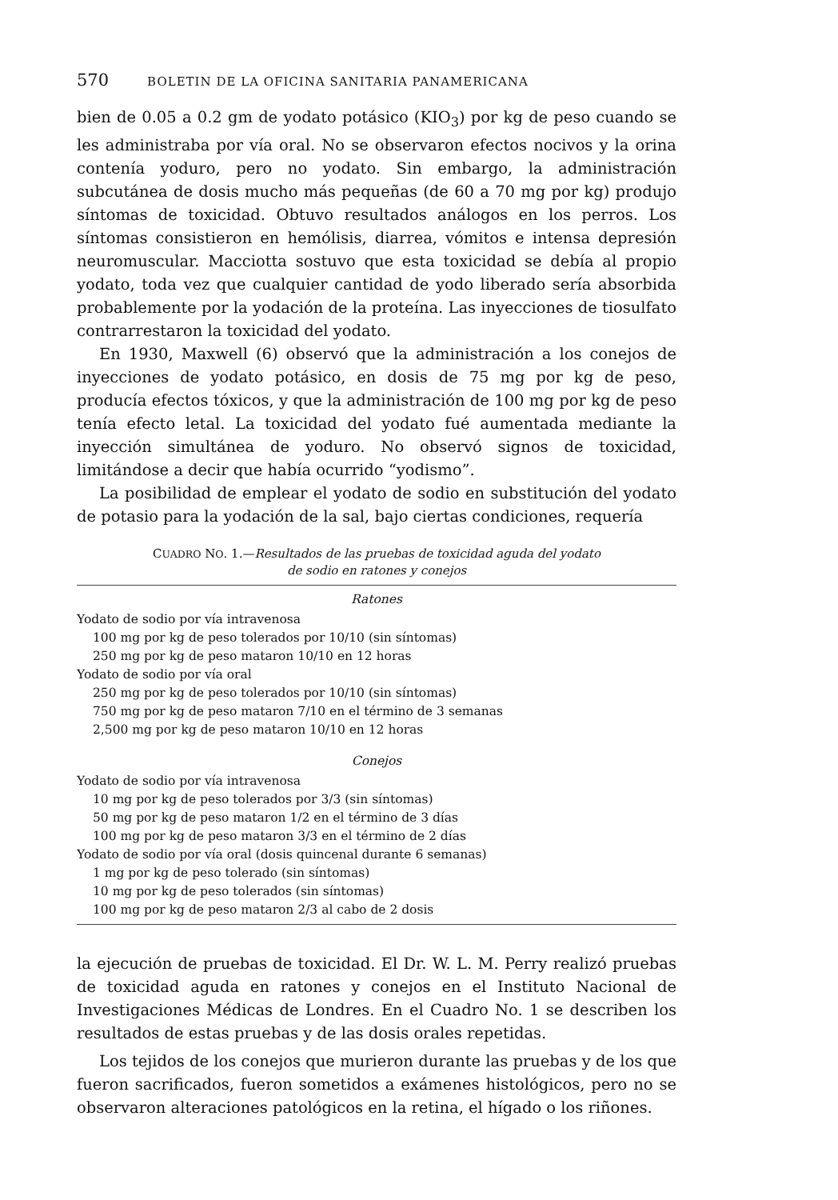570 BOLETIN DE LA OFICINA SANITARIA PANAMERICANA
bien de 0.05 a 0.2 gm de yodato potásico (KIO<sub>3</sub>) por kg de peso cuando se les administraba por vía oral. No se observaron efectos nocivos y la orina contenía yoduro, pero no yodato. Sin embargo, la administración subcutánea de dosis mucho más pequeñas (de 60 a 70 mg por kg) produjo síntomas de toxicidad. Obtuvo resultados análogos en los perros. Los síntomas consistieron en hemólisis, diarrea, vómitos e intensa depresión neuromuscular. Macciotta sostuvo que esta toxicidad se debía al propio yodato, toda vez que cualquier cantidad de yodo liberado sería absorbida probablemente por la yodación de la proteína. Las inyecciones de tiosulfato contrarrestaron la toxicidad del yodato.
En 1930, Maxwell (6) observó que la administración a los conejos de inyecciones de yodato potásico, en dosis de 75 mg por kg de peso, producía efectos tóxicos, y que la administración de 100 mg por kg de peso tenía efecto letal. La toxicidad del yodato fué aumentada mediante la inyección simultánea de yoduro. No observó signos de toxicidad, limitándose a decir que había ocurrido “yodismo”.
La posibilidad de emplear el yodato de sodio en substitución del yodato de potasio para la yodación de la sal, bajo ciertas condiciones, requería
CUADRO NO. 1.—Resultados de las pruebas de toxicidad aguda del yodato
de sodio en ratones y conejos
Ratones
Yodato de sodio por vía intravenosa
100 mg por kg de peso tolerados por 10/10 (sin síntomas)
250 mg por kg de peso mataron 10/10 en 12 horas
Yodato de sodio por vía oral
250 mg por kg de peso tolerados por 10/10 (sin síntomas)
750 mg por kg de peso mataron 7/10 en el término de 3 semanas
2,500 mg por kg de peso mataron 10/10 en 12 horas
Conejos
Yodato de sodio por vía intravenosa
10 mg por kg de peso tolerados por 3/3 (sin síntomas)
50 mg por kg de peso mataron 1/2 en el término de 3 días
100 mg por kg de peso mataron 3/3 en el término de 2 días
Yodato de sodio por vía oral (dosis quincenal durante 6 semanas)
1 mg por kg de peso tolerado (sin síntomas)
10 mg por kg de peso tolerados (sin síntomas)
100 mg por kg de peso mataron 2/3 al cabo de 2 dosis
la ejecución de pruebas de toxicidad. El Dr. W. L. M. Perry realizó pruebas de toxicidad aguda en ratones y conejos en el Instituto Nacional de Investigaciones Médicas de Londres. En el Cuadro No. 1 se describen los resultados de estas pruebas y de las dosis orales repetidas.
Los tejidos de los conejos que murieron durante las pruebas y de los que fueron sacrificados, fueron sometidos a exámenes histológicos, pero no se observaron alteraciones patológicos en la retina, el hígado o los riñones.